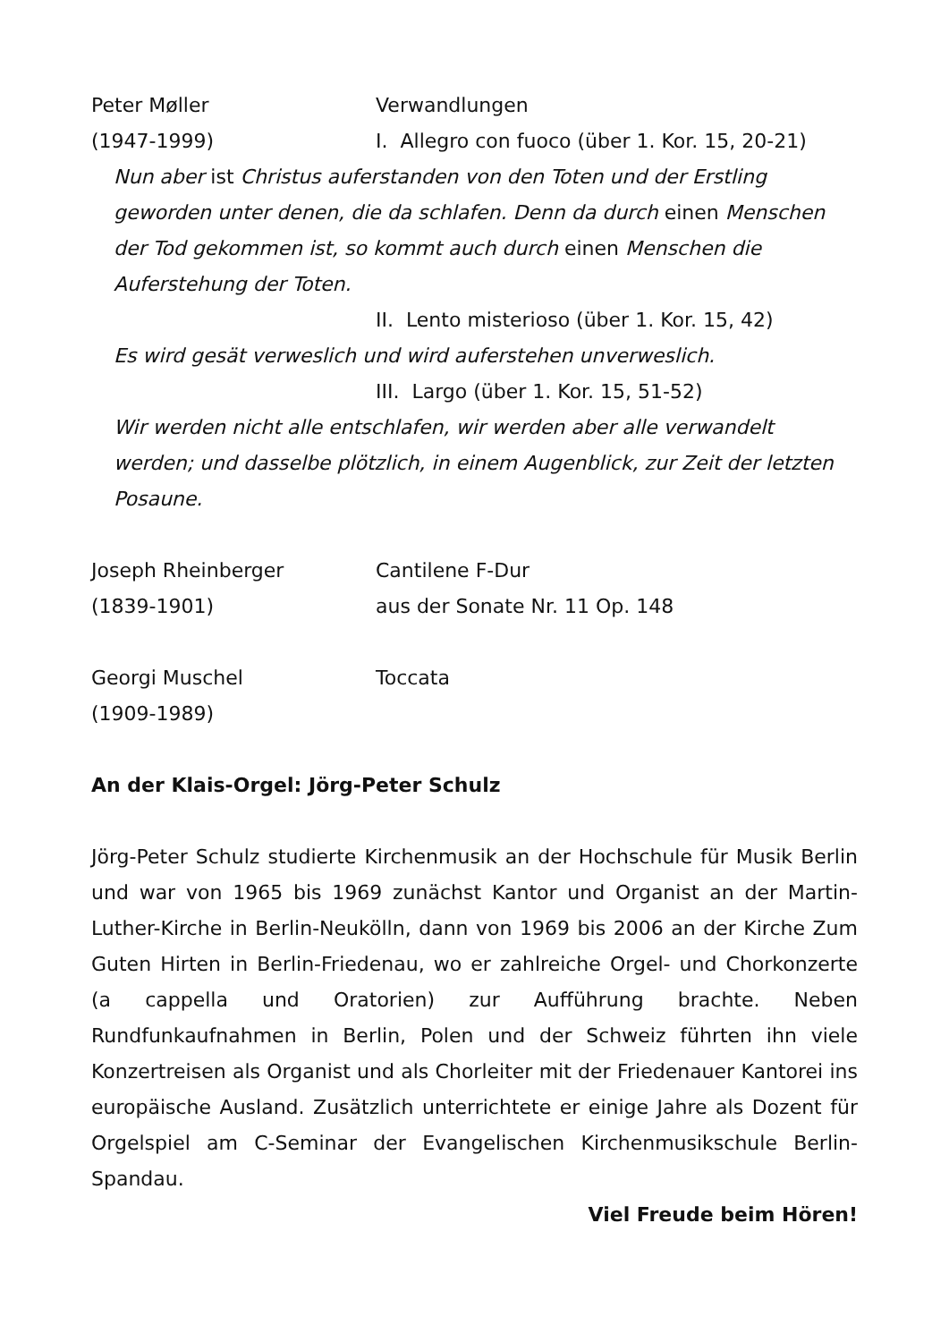Peter Møller Verwandlungen
(1947-1999) I. Allegro con fuoco (über 1. Kor. 15, 20-21)
Nun aber ist Christus auferstanden von den Toten und der Erstling geworden unter denen, die da schlafen. Denn da durch einen Menschen der Tod gekommen ist, so kommt auch durch einen Menschen die Auferstehung der Toten.
II. Lento misterioso (über 1. Kor. 15, 42)
Es wird gesät verweslich und wird auferstehen unverweslich.
III. Largo (über 1. Kor. 15, 51-52)
Wir werden nicht alle entschlafen, wir werden aber alle verwandelt werden; und dasselbe plötzlich, in einem Augenblick, zur Zeit der letzten Posaune.
Joseph Rheinberger Cantilene F-Dur
(1839-1901) aus der Sonate Nr. 11 Op. 148
Georgi Muschel Toccata
(1909-1989)
An der Klais-Orgel: Jörg-Peter Schulz
Jörg-Peter Schulz studierte Kirchenmusik an der Hochschule für Musik Berlin und war von 1965 bis 1969 zunächst Kantor und Organist an der Martin-Luther-Kirche in Berlin-Neukölln, dann von 1969 bis 2006 an der Kirche Zum Guten Hirten in Berlin-Friedenau, wo er zahlreiche Orgel- und Chorkonzerte (a cappella und Oratorien) zur Aufführung brachte. Neben Rundfunkaufnahmen in Berlin, Polen und der Schweiz führten ihn viele Konzertreisen als Organist und als Chorleiter mit der Friedenauer Kantorei ins europäische Ausland. Zusätzlich unterrichtete er einige Jahre als Dozent für Orgelspiel am C-Seminar der Evangelischen Kirchenmusikschule Berlin-Spandau.
Viel Freude beim Hören!